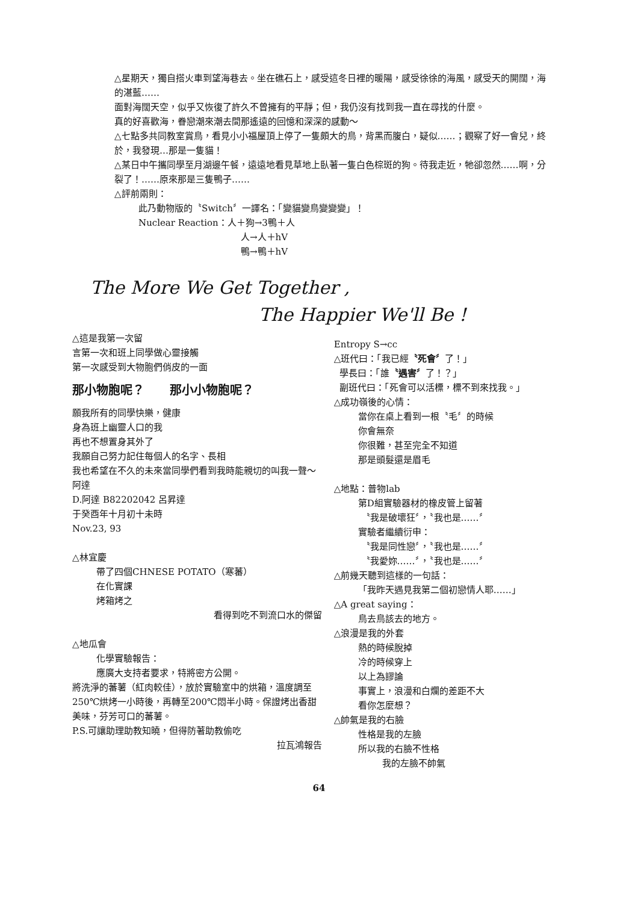△星期天，獨自搭火車到望海巷去。坐在礁石上，感受這冬日裡的暖陽，感受徐徐的海風，感受天的開闊，海的湛藍……
面對海闊天空，似乎又恢復了許久不曾擁有的平靜；但，我仍沒有找到我一直在尋找的什麼。
真的好喜歡海，眷戀潮來潮去間那遙遠的回憶和深深的感動～
△七點多共同教室賞鳥，看見小小福屋頂上停了一隻頗大的鳥，背黑而腹白，疑似……；觀察了好一會兒，終於，我發現…那是一隻貓！
△某日中午攜同學至月湖邊午餐，遠遠地看見草地上臥著一隻白色棕斑的狗。待我走近，牠卻忽然……啊，分裂了！……原來那是三隻鴨子……
△評前兩則：
此乃動物版的〝Switch〞一譯名：「變貓變鳥變變變」！
Nuclear Reaction：人＋狗→3鴨＋人
人→人＋hV
鴨→鴨＋hV
The More We Get Together ,
The Happier We'll Be !
△這是我第一次留
言第一次和班上同學做心靈接觸
第一次感受到大物胞們俏皮的一面
那小物胞呢？ 那小小物胞呢？
願我所有的同學快樂，健康
身為班上幽靈人口的我
再也不想置身其外了
我願自己努力記住每個人的名字、長相
我也希望在不久的未來當同學們看到我時能親切的叫我一聲～阿達
D.阿達 B82202042 呂昇達
于癸酉年十月初十未時
Nov.23, 93
△林宜慶
帶了四個CHNESE POTATO（寒蕃）
在化實課
烤箱烤之
看得到吃不到流口水的傑留
△地瓜會
化學實驗報告：
應廣大支持者要求，特將密方公開。
將洗淨的蕃薯（紅肉較佳），放於實驗室中的烘箱，溫度調至250℃烘烤一小時後，再轉至200℃悶半小時。保證烤出香甜美味，芬芳可口的蕃薯。
P.S.可讓助理助教知曉，但得防著助教偷吃
拉瓦鴻報告
Entropy S→cc
△班代曰：「我已經〝死會〞了！」
學長曰：「誰〝遇害〞了！？」
副班代曰：「死會可以活標，標不到來找我。」
△成功嶺後的心情：
當你在桌上看到一根〝毛〞的時候
你會無奈
你很難，甚至完全不知道
那是頭髮還是眉毛
△地點：普物lab
第D組實驗器材的橡皮管上留著
〝我是破壞狂〞，〝我也是……〞
實驗者繼續衍申：
〝我是同性戀〞，〝我也是……〞
〝我愛妳……〞，〝我也是……〞
△前幾天聽到這樣的一句話：
「我昨天遇見我第二個初戀情人耶……」
△A great saying：
鳥去鳥該去的地方。
△浪漫是我的外套
熱的時候脫掉
冷的時候穿上
以上為謬論
事實上，浪漫和白爛的差距不大
看你怎麼想？
△帥氣是我的右臉
性格是我的左臉
所以我的右臉不性格
我的左臉不帥氣
64